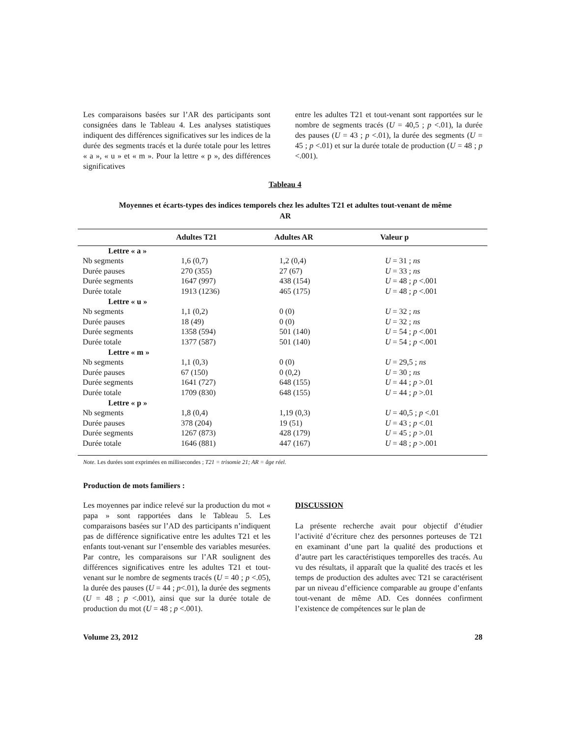Les comparaisons basées sur l’AR des participants sont consignées dans le Tableau 4. Les analyses statistiques indiquent des différences significatives sur les indices de la durée des segments tracés et la durée totale pour les lettres « a », « u » et « m ». Pour la lettre « p », des différences significatives
entre les adultes T21 et tout-venant sont rapportées sur le nombre de segments tracés (U = 40,5 ; p <.01), la durée des pauses (U = 43 ; p <.01), la durée des segments (U = 45 ; p <.01) et sur la durée totale de production (U = 48 ; p <.001).
Tableau 4
Moyennes et écarts-types des indices temporels chez les adultes T21 et adultes tout-venant de même AR
| | Adultes T21 | Adultes AR | Valeur p |
| --- | --- | --- | --- |
| Lettre « a » | | | |
| Nb segments | 1,6 (0,7) | 1,2 (0,4) | U = 31 ; ns |
| Durée pauses | 270 (355) | 27 (67) | U = 33 ; ns |
| Durée segments | 1647 (997) | 438 (154) | U = 48 ; p <.001 |
| Durée totale | 1913 (1236) | 465 (175) | U = 48 ; p <.001 |
| Lettre « u » | | | |
| Nb segments | 1,1 (0,2) | 0 (0) | U = 32 ; ns |
| Durée pauses | 18 (49) | 0 (0) | U = 32 ; ns |
| Durée segments | 1358 (594) | 501 (140) | U = 54 ; p <.001 |
| Durée totale | 1377 (587) | 501 (140) | U = 54 ; p <.001 |
| Lettre « m » | | | |
| Nb segments | 1,1 (0,3) | 0 (0) | U = 29,5 ; ns |
| Durée pauses | 67 (150) | 0 (0,2) | U = 30 ; ns |
| Durée segments | 1641 (727) | 648 (155) | U = 44 ; p >.01 |
| Durée totale | 1709 (830) | 648 (155) | U = 44 ; p >.01 |
| Lettre « p » | | | |
| Nb segments | 1,8 (0,4) | 1,19 (0,3) | U = 40,5 ; p <.01 |
| Durée pauses | 378 (204) | 19 (51) | U = 43 ; p <.01 |
| Durée segments | 1267 (873) | 428 (179) | U = 45 ; p >.01 |
| Durée totale | 1646 (881) | 447 (167) | U = 48 ; p >.001 |
Note. Les durées sont exprimées en millisecondes ; T21 = trisomie 21; AR = âge réel.
Production de mots familiers :
Les moyennes par indice relevé sur la production du mot « papa » sont rapportées dans le Tableau 5. Les comparaisons basées sur l’AD des participants n’indiquent pas de différence significative entre les adultes T21 et les enfants tout-venant sur l’ensemble des variables mesurées. Par contre, les comparaisons sur l’AR soulignent des différences significatives entre les adultes T21 et tout-venant sur le nombre de segments tracés (U = 40 ; p <.05), la durée des pauses (U = 44 ; p<.01), la durée des segments (U = 48 ; p <.001), ainsi que sur la durée totale de production du mot (U = 48 ; p <.001).
DISCUSSION
La présente recherche avait pour objectif d’étudier l’activité d’écriture chez des personnes porteuses de T21 en examinant d’une part la qualité des productions et d’autre part les caractéristiques temporelles des tracés. Au vu des résultats, il apparaît que la qualité des tracés et les temps de production des adultes avec T21 se caractérisent par un niveau d’efficience comparable au groupe d’enfants tout-venant de même AD. Ces données confirment l’existence de compétences sur le plan de
Volume 23, 2012 28